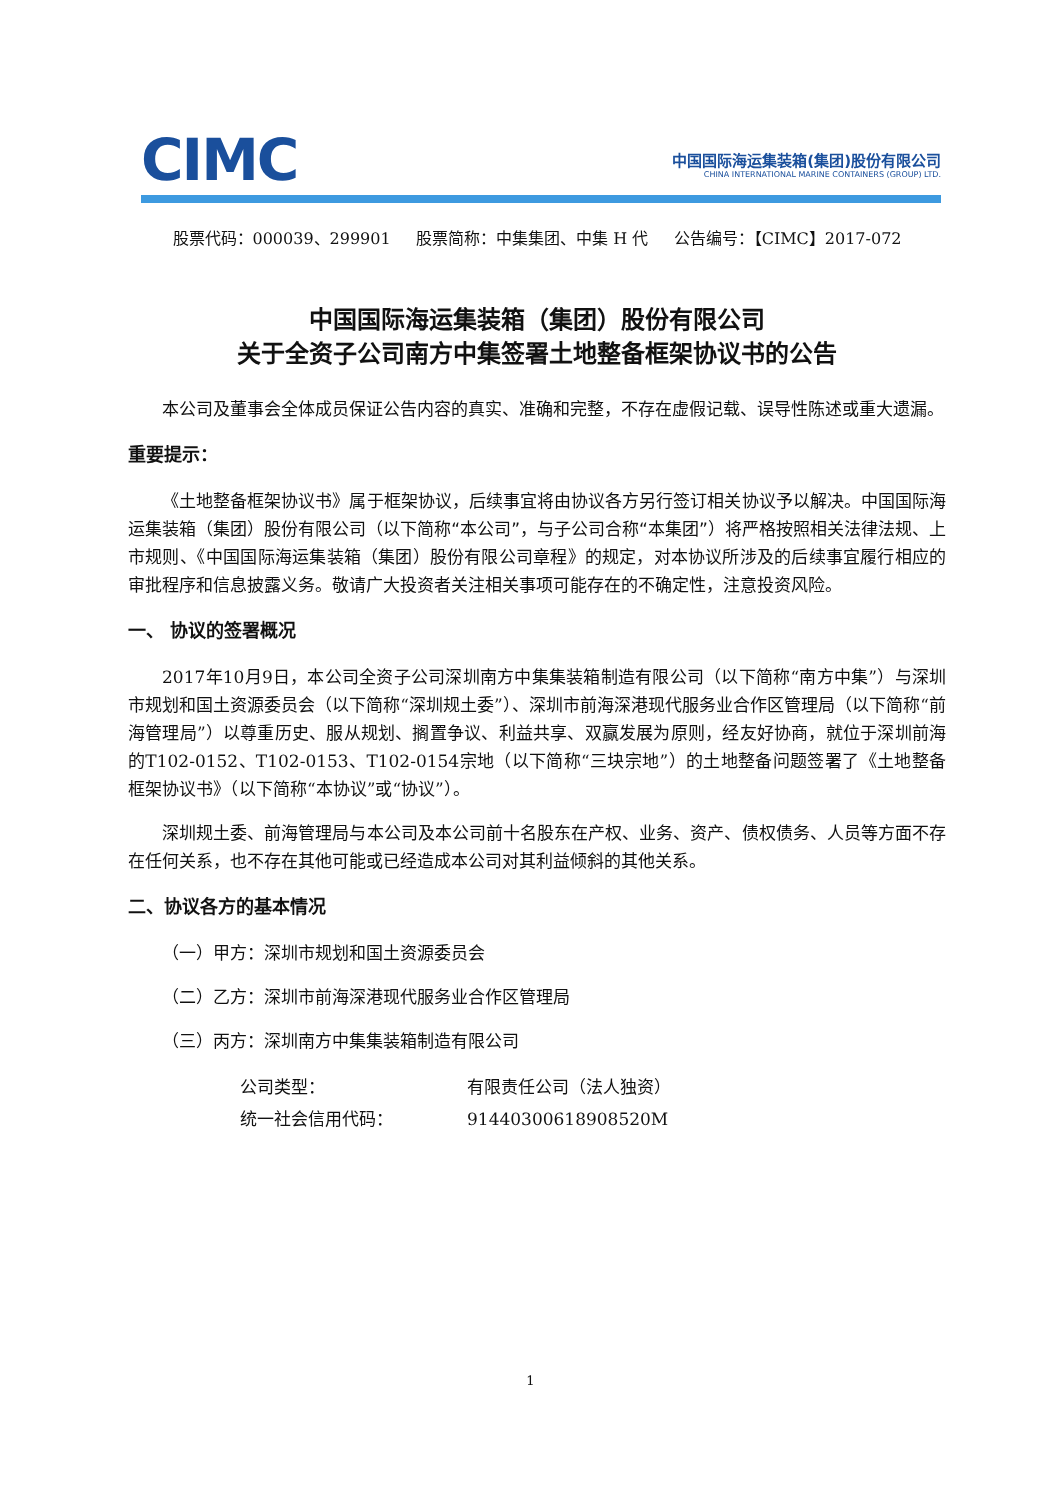CIMC
中国国际海运集装箱(集团)股份有限公司
CHINA INTERNATIONAL MARINE CONTAINERS (GROUP) LTD.
股票代码：000039、299901 股票简称：中集集团、中集 H 代 公告编号：【CIMC】2017-072
中国国际海运集装箱（集团）股份有限公司
关于全资子公司南方中集签署土地整备框架协议书的公告
本公司及董事会全体成员保证公告内容的真实、准确和完整，不存在虚假记载、误导性陈述或重大遗漏。
重要提示：
《土地整备框架协议书》属于框架协议，后续事宜将由协议各方另行签订相关协议予以解决。中国国际海运集装箱（集团）股份有限公司（以下简称“本公司”，与子公司合称“本集团”）将严格按照相关法律法规、上市规则、《中国国际海运集装箱（集团）股份有限公司章程》的规定，对本协议所涉及的后续事宜履行相应的审批程序和信息披露义务。敬请广大投资者关注相关事项可能存在的不确定性，注意投资风险。
一、 协议的签署概况
2017年10月9日，本公司全资子公司深圳南方中集集装箱制造有限公司（以下简称“南方中集”）与深圳市规划和国土资源委员会（以下简称“深圳规土委”）、深圳市前海深港现代服务业合作区管理局（以下简称“前海管理局”）以尊重历史、服从规划、搁置争议、利益共享、双赢发展为原则，经友好协商，就位于深圳前海的T102-0152、T102-0153、T102-0154宗地（以下简称“三块宗地”）的土地整备问题签署了《土地整备框架协议书》（以下简称“本协议”或“协议”）。
深圳规土委、前海管理局与本公司及本公司前十名股东在产权、业务、资产、债权债务、人员等方面不存在任何关系，也不存在其他可能或已经造成本公司对其利益倾斜的其他关系。
二、协议各方的基本情况
（一）甲方：深圳市规划和国土资源委员会
（二）乙方：深圳市前海深港现代服务业合作区管理局
（三）丙方：深圳南方中集集装箱制造有限公司
| 公司类型： | 有限责任公司（法人独资） |
| 统一社会信用代码： | 91440300618908520M |
1